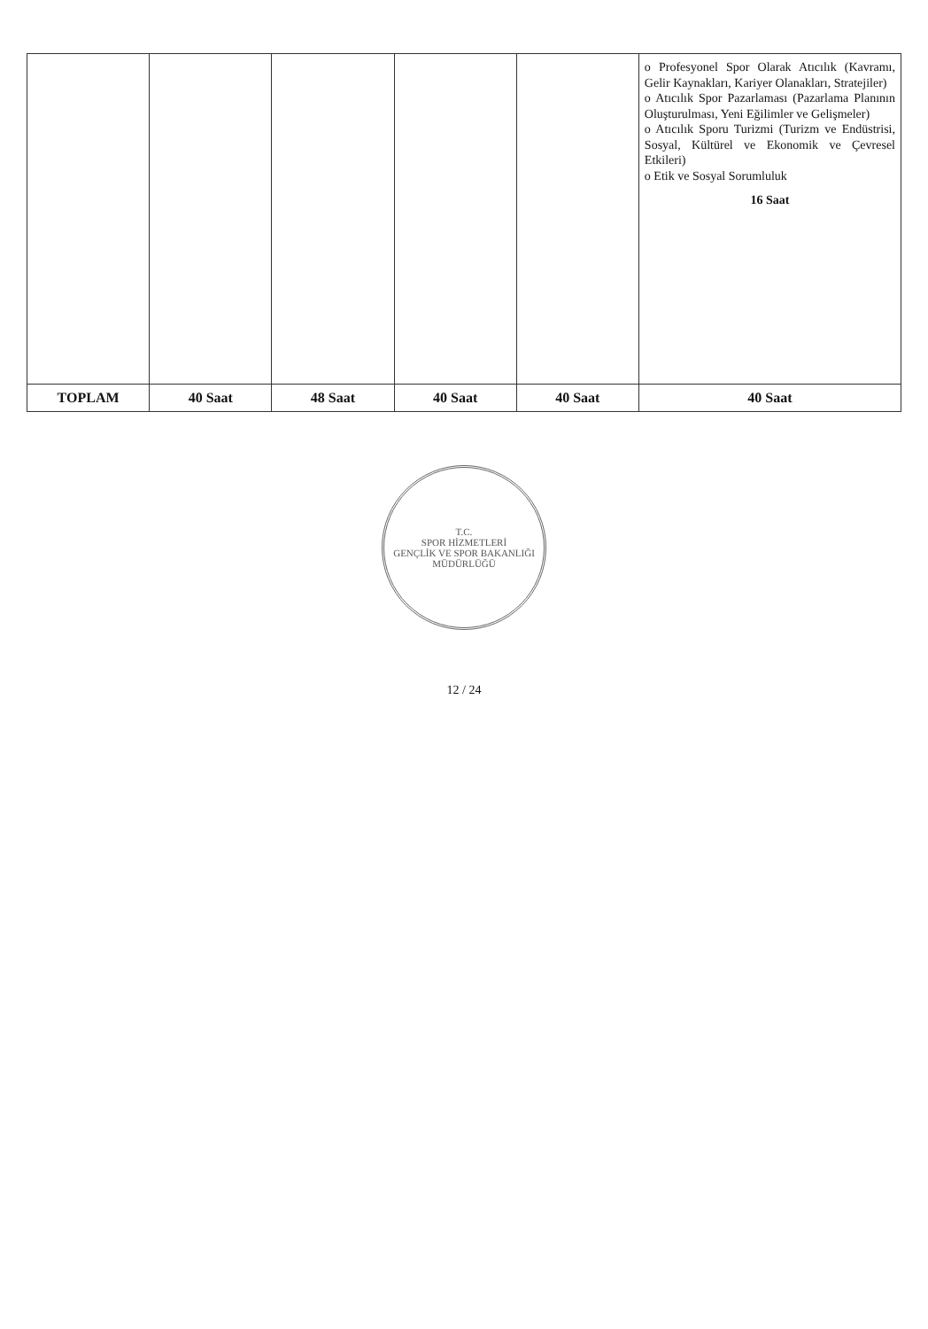| | | | | | o Profesyonel Spor Olarak Atıcılık (Kavramı, Gelir Kaynakları, Kariyer Olanakları, Stratejiler) o Atıcılık Spor Pazarlaması (Pazarlama Planının Oluşturulması, Yeni Eğilimler ve Gelişmeler) o Atıcılık Sporu Turizmi (Turizm ve Endüstrisi, Sosyal, Kültürel ve Ekonomik ve Çevresel Etkileri) o Etik ve Sosyal Sorumluluk 16 Saat |
| TOPLAM | 40 Saat | 48 Saat | 40 Saat | 40 Saat | 40 Saat |
T.C.
SPOR HİZMETLERİ
GENÇLİK VE SPOR BAKANLIĞI
MÜDÜRLÜĞÜ
12 / 24